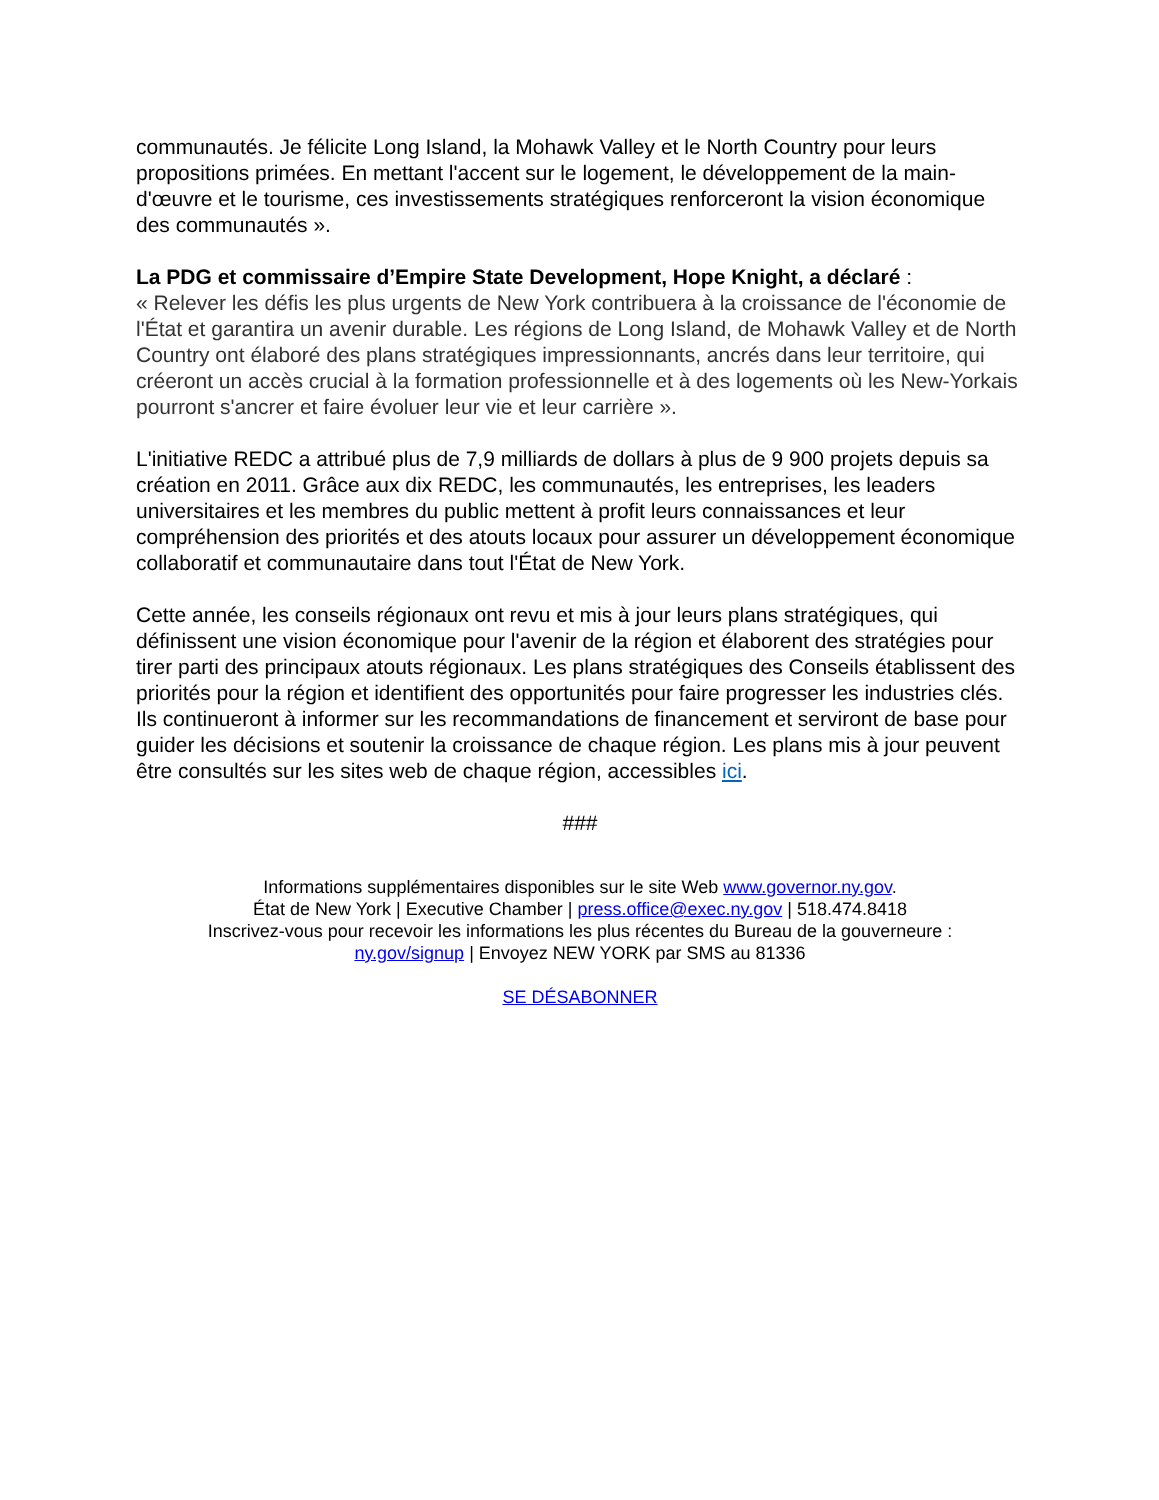communautés. Je félicite Long Island, la Mohawk Valley et le North Country pour leurs propositions primées. En mettant l'accent sur le logement, le développement de la main-d'œuvre et le tourisme, ces investissements stratégiques renforceront la vision économique des communautés ».
La PDG et commissaire d’Empire State Development, Hope Knight, a déclaré :
« Relever les défis les plus urgents de New York contribuera à la croissance de l'économie de l'État et garantira un avenir durable. Les régions de Long Island, de Mohawk Valley et de North Country ont élaboré des plans stratégiques impressionnants, ancrés dans leur territoire, qui créeront un accès crucial à la formation professionnelle et à des logements où les New-Yorkais pourront s'ancrer et faire évoluer leur vie et leur carrière ».
L'initiative REDC a attribué plus de 7,9 milliards de dollars à plus de 9 900 projets depuis sa création en 2011. Grâce aux dix REDC, les communautés, les entreprises, les leaders universitaires et les membres du public mettent à profit leurs connaissances et leur compréhension des priorités et des atouts locaux pour assurer un développement économique collaboratif et communautaire dans tout l'État de New York.
Cette année, les conseils régionaux ont revu et mis à jour leurs plans stratégiques, qui définissent une vision économique pour l'avenir de la région et élaborent des stratégies pour tirer parti des principaux atouts régionaux. Les plans stratégiques des Conseils établissent des priorités pour la région et identifient des opportunités pour faire progresser les industries clés. Ils continueront à informer sur les recommandations de financement et serviront de base pour guider les décisions et soutenir la croissance de chaque région. Les plans mis à jour peuvent être consultés sur les sites web de chaque région, accessibles ici.
###
Informations supplémentaires disponibles sur le site Web www.governor.ny.gov.
État de New York | Executive Chamber | press.office@exec.ny.gov | 518.474.8418
Inscrivez-vous pour recevoir les informations les plus récentes du Bureau de la gouverneure :
ny.gov/signup | Envoyez NEW YORK par SMS au 81336
SE DÉSABONNER